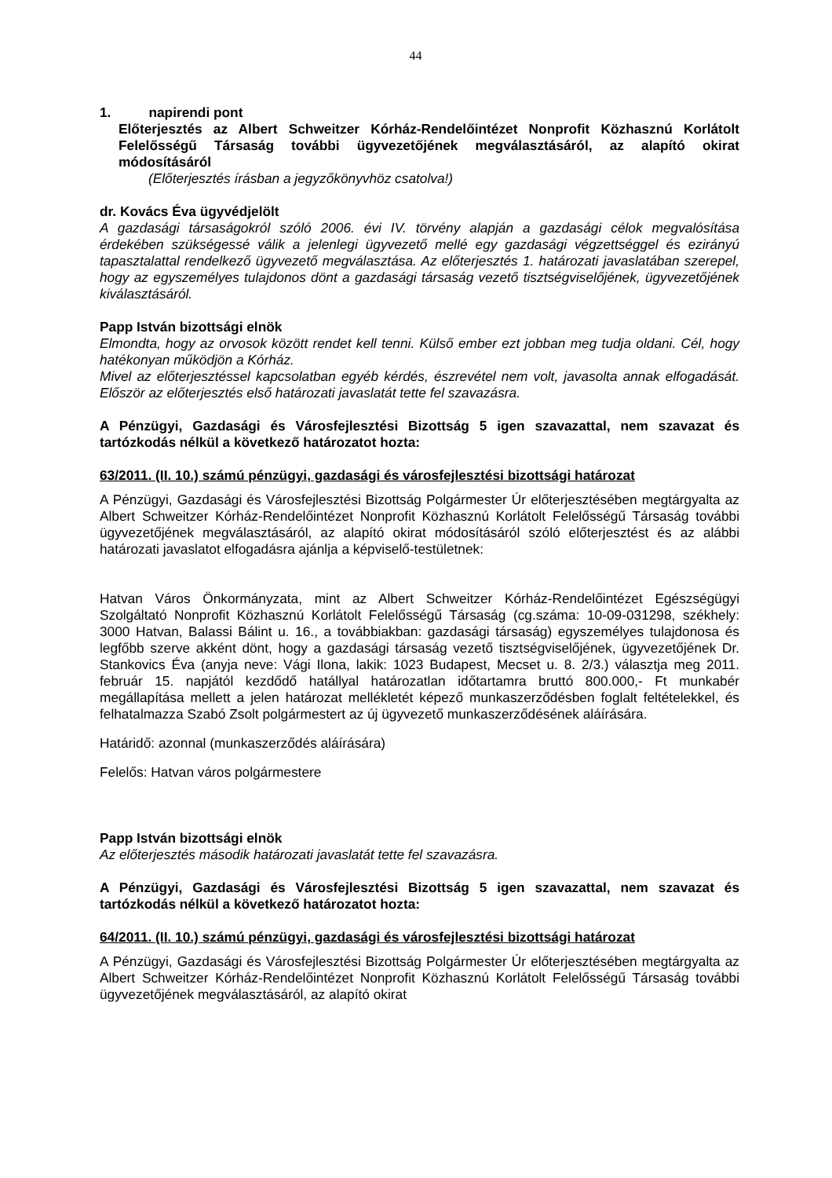44
1. napirendi pont
Előterjesztés az Albert Schweitzer Kórház-Rendelőintézet Nonprofit Közhasznú Korlátolt Felelősségű Társaság további ügyvezetőjének megválasztásáról, az alapító okirat módosításáról
(Előterjesztés írásban a jegyzőkönyvhöz csatolva!)
dr. Kovács Éva ügyvédjelölt
A gazdasági társaságokról szóló 2006. évi IV. törvény alapján a gazdasági célok megvalósítása érdekében szükségessé válik a jelenlegi ügyvezető mellé egy gazdasági végzettséggel és ezirányú tapasztalattal rendelkező ügyvezető megválasztása. Az előterjesztés 1. határozati javaslatában szerepel, hogy az egyszemélyes tulajdonos dönt a gazdasági társaság vezető tisztségviselőjének, ügyvezetőjének kiválasztásáról.
Papp István bizottsági elnök
Elmondta, hogy az orvosok között rendet kell tenni. Külső ember ezt jobban meg tudja oldani. Cél, hogy hatékonyan működjön a Kórház.
Mivel az előterjesztéssel kapcsolatban egyéb kérdés, észrevétel nem volt, javasolta annak elfogadását. Először az előterjesztés első határozati javaslatát tette fel szavazásra.
A Pénzügyi, Gazdasági és Városfejlesztési Bizottság 5 igen szavazattal, nem szavazat és tartózkodás nélkül a következő határozatot hozta:
63/2011. (II. 10.) számú pénzügyi, gazdasági és városfejlesztési bizottsági határozat
A Pénzügyi, Gazdasági és Városfejlesztési Bizottság Polgármester Úr előterjesztésében megtárgyalta az Albert Schweitzer Kórház-Rendelőintézet Nonprofit Közhasznú Korlátolt Felelősségű Társaság további ügyvezetőjének megválasztásáról, az alapító okirat módosításáról szóló előterjesztést és az alábbi határozati javaslatot elfogadásra ajánlja a képviselő-testületnek:
Hatvan Város Önkormányzata, mint az Albert Schweitzer Kórház-Rendelőintézet Egészségügyi Szolgáltató Nonprofit Közhasznú Korlátolt Felelősségű Társaság (cg.száma: 10-09-031298, székhely: 3000 Hatvan, Balassi Bálint u. 16., a továbbiakban: gazdasági társaság) egyszemélyes tulajdonosa és legfőbb szerve akként dönt, hogy a gazdasági társaság vezető tisztségviselőjének, ügyvezetőjének Dr. Stankovics Éva (anyja neve: Vági Ilona, lakik: 1023 Budapest, Mecset u. 8. 2/3.) választja meg 2011. február 15. napjától kezdődő hatállyal határozatlan időtartamra bruttó 800.000,- Ft munkabér megállapítása mellett a jelen határozat mellékletét képező munkaszerződésben foglalt feltételekkel, és felhatalmazza Szabó Zsolt polgármestert az új ügyvezető munkaszerződésének aláírására.
Határidő: azonnal (munkaszerződés aláírására)
Felelős: Hatvan város polgármestere
Papp István bizottsági elnök
Az előterjesztés második határozati javaslatát tette fel szavazásra.
A Pénzügyi, Gazdasági és Városfejlesztési Bizottság 5 igen szavazattal, nem szavazat és tartózkodás nélkül a következő határozatot hozta:
64/2011. (II. 10.) számú pénzügyi, gazdasági és városfejlesztési bizottsági határozat
A Pénzügyi, Gazdasági és Városfejlesztési Bizottság Polgármester Úr előterjesztésében megtárgyalta az Albert Schweitzer Kórház-Rendelőintézet Nonprofit Közhasznú Korlátolt Felelősségű Társaság további ügyvezetőjének megválasztásáról, az alapító okirat